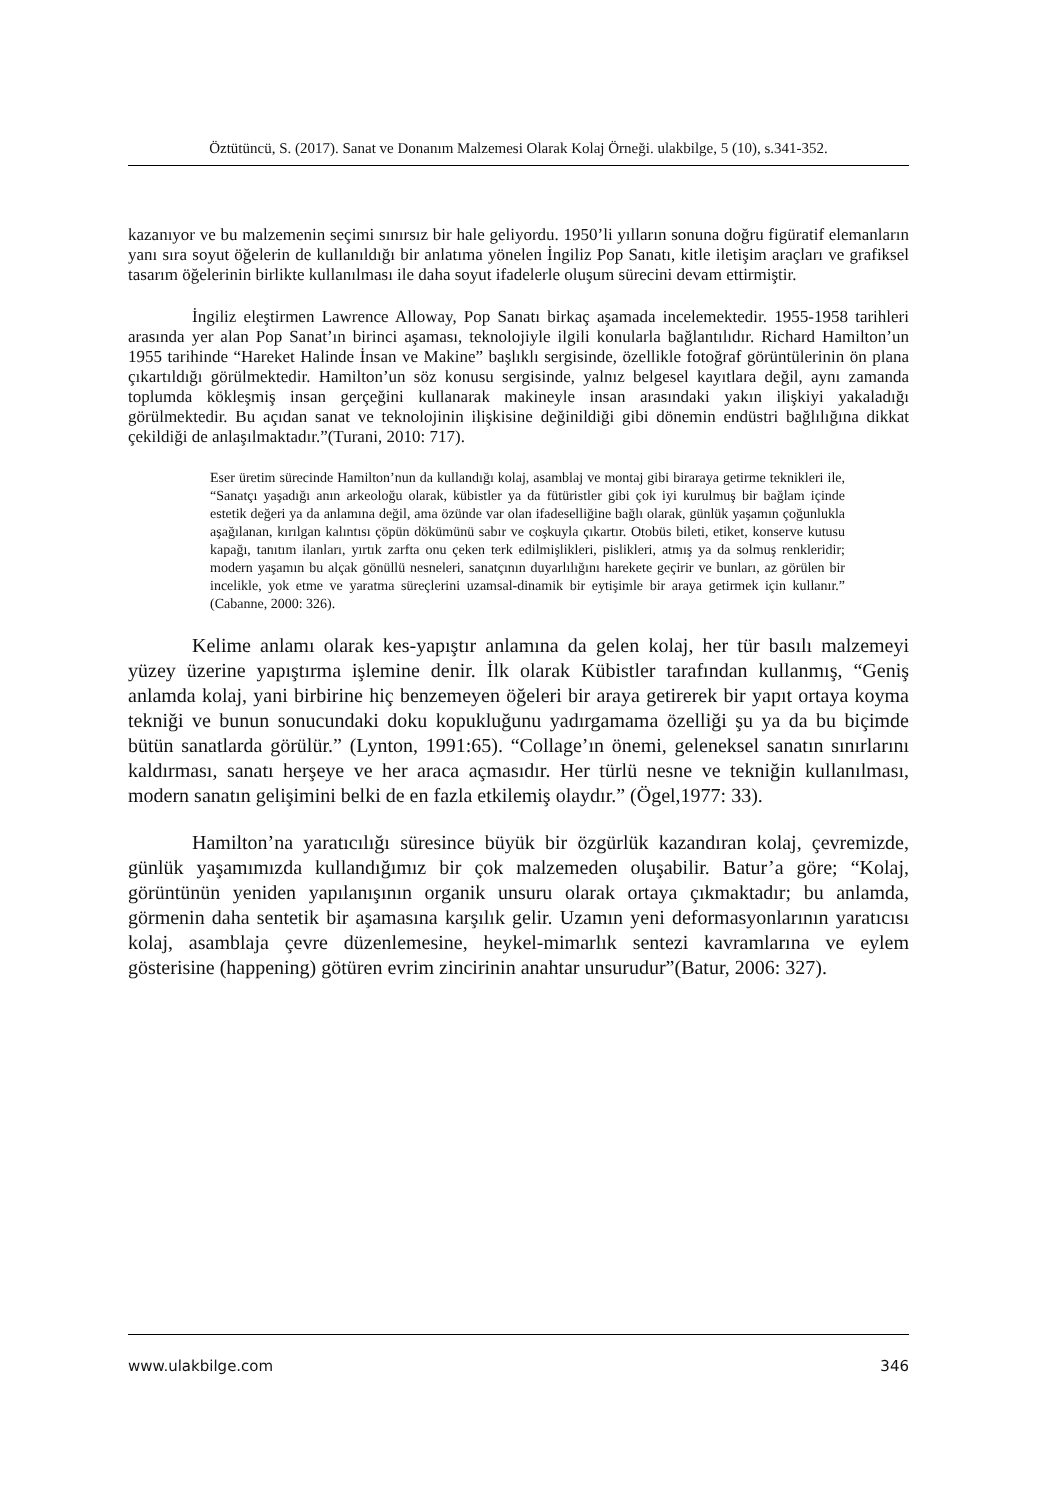Öztütüncü, S. (2017). Sanat ve Donanım Malzemesi Olarak Kolaj Örneği. ulakbilge, 5 (10), s.341-352.
kazanıyor ve bu malzemenin seçimi sınırsız bir hale geliyordu. 1950’li yılların sonuna doğru figüratif elemanların yanı sıra soyut öğelerin de kullanıldığı bir anlatıma yönelen İngiliz Pop Sanatı, kitle iletişim araçları ve grafiksel tasarım öğelerinin birlikte kullanılması ile daha soyut ifadelerle oluşum sürecini devam ettirmiştir.
İngiliz eleştirmen Lawrence Alloway, Pop Sanatı birkaç aşamada incelemektedir. 1955-1958 tarihleri arasında yer alan Pop Sanat’ın birinci aşaması, teknolojiyle ilgili konularla bağlantılıdır. Richard Hamilton’un 1955 tarihinde “Hareket Halinde İnsan ve Makine” başlıklı sergisinde, özellikle fotoğraf görüntülerinin ön plana çıkartıldığı görülmektedir. Hamilton’un söz konusu sergisinde, yalnız belgesel kayıtlara değil, aynı zamanda toplumda kökleşmiş insan gerçeğini kullanarak makineyle insan arasındaki yakın ilişkiyi yakaladığı görülmektedir. Bu açıdan sanat ve teknolojinin ilişkisine değinildiği gibi dönemin endüstri bağlılığına dikkat çekildiği de anlaşılmaktadır.”(Turani, 2010: 717).
Eser üretim sürecinde Hamilton’nun da kullandığı kolaj, asamblaj ve montaj gibi biraraya getirme teknikleri ile, “Sanatçı yaşadığı anın arkeoloğu olarak, kübistler ya da fütüristler gibi çok iyi kurulmuş bir bağlam içinde estetik değeri ya da anlamına değil, ama özünde var olan ifadeselliğine bağlı olarak, günlük yaşamın çoğunlukla aşağılanan, kırılgan kalıntısı çöpün dökümünü sabır ve coşkuyla çıkartır. Otobüs bileti, etiket, konserve kutusu kapağı, tanıtım ilanları, yırtık zarfta onu çeken terk edilmişlikleri, pislikleri, atmış ya da solmuş renkleridir; modern yaşamın bu alçak gönüllü nesneleri, sanatçının duyarlılığını harekete geçirir ve bunları, az görülen bir incelikle, yok etme ve yaratma süreçlerini uzamsal-dinamik bir eytişimle bir araya getirmek için kullanır.” (Cabanne, 2000: 326).
Kelime anlamı olarak kes-yapıştır anlamına da gelen kolaj, her tür basılı malzemeyi yüzey üzerine yapıştırma işlemine denir. İlk olarak Kübistler tarafından kullanmış, “Geniş anlamda kolaj, yani birbirine hiç benzemeyen öğeleri bir araya getirerek bir yapıt ortaya koyma tekniği ve bunun sonucundaki doku kopukluğunu yadırgamama özelliği şu ya da bu biçimde bütün sanatlarda görülür.” (Lynton, 1991:65). “Collage’ın önemi, geleneksel sanatın sınırlarını kaldırması, sanatı herşeye ve her araca açmasıdır. Her türlü nesne ve tekniğin kullanılması, modern sanatın gelişimini belki de en fazla etkilemiş olaydır.” (Ögel,1977: 33).
Hamilton’na yaratıcılığı süresince büyük bir özgürlük kazandıran kolaj, çevremizde, günlük yaşamımızda kullandığımız bir çok malzemeden oluşabilir. Batur’a göre; “Kolaj, görüntünün yeniden yapılanışının organik unsuru olarak ortaya çıkmaktadır; bu anlamda, görmenin daha sentetik bir aşamasına karşılık gelir. Uzamın yeni deformasyonlarının yaratıcısı kolaj, asamblaja çevre düzenlemesine, heykel-mimarlık sentezi kavramlarına ve eylem gösterisine (happening) götüren evrim zincirinin anahtar unsurudur”(Batur, 2006: 327).
www.ulakbilge.com 346